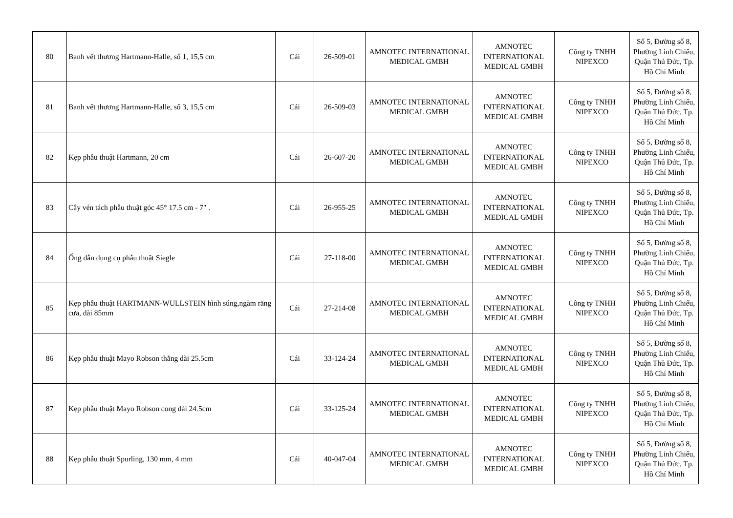| 80 | Banh vết thương Hartmann-Halle, số 1, 15,5 cm | Cái | 26-509-01 | AMNOTEC INTERNATIONAL MEDICAL GMBH | AMNOTEC INTERNATIONAL MEDICAL GMBH | Công ty TNHH NIPEXCO | Số 5, Đường số 8, Phường Linh Chiểu, Quận Thủ Đức, Tp. Hồ Chí Minh |
| 81 | Banh vết thương Hartmann-Halle, số 3, 15,5 cm | Cái | 26-509-03 | AMNOTEC INTERNATIONAL MEDICAL GMBH | AMNOTEC INTERNATIONAL MEDICAL GMBH | Công ty TNHH NIPEXCO | Số 5, Đường số 8, Phường Linh Chiểu, Quận Thủ Đức, Tp. Hồ Chí Minh |
| 82 | Kẹp phẫu thuật Hartmann, 20 cm | Cái | 26-607-20 | AMNOTEC INTERNATIONAL MEDICAL GMBH | AMNOTEC INTERNATIONAL MEDICAL GMBH | Công ty TNHH NIPEXCO | Số 5, Đường số 8, Phường Linh Chiểu, Quận Thủ Đức, Tp. Hồ Chí Minh |
| 83 | Cây vén tách phẫu thuật góc 45° 17.5 cm - 7" . | Cái | 26-955-25 | AMNOTEC INTERNATIONAL MEDICAL GMBH | AMNOTEC INTERNATIONAL MEDICAL GMBH | Công ty TNHH NIPEXCO | Số 5, Đường số 8, Phường Linh Chiểu, Quận Thủ Đức, Tp. Hồ Chí Minh |
| 84 | Ống dẫn dụng cụ phẫu thuật Siegle | Cái | 27-118-00 | AMNOTEC INTERNATIONAL MEDICAL GMBH | AMNOTEC INTERNATIONAL MEDICAL GMBH | Công ty TNHH NIPEXCO | Số 5, Đường số 8, Phường Linh Chiểu, Quận Thủ Đức, Tp. Hồ Chí Minh |
| 85 | Kẹp phẫu thuật HARTMANN-WULLSTEIN hình súng,ngàm răng cưa, dài 85mm | Cái | 27-214-08 | AMNOTEC INTERNATIONAL MEDICAL GMBH | AMNOTEC INTERNATIONAL MEDICAL GMBH | Công ty TNHH NIPEXCO | Số 5, Đường số 8, Phường Linh Chiểu, Quận Thủ Đức, Tp. Hồ Chí Minh |
| 86 | Kẹp phẫu thuật Mayo Robson thẳng dài 25.5cm | Cái | 33-124-24 | AMNOTEC INTERNATIONAL MEDICAL GMBH | AMNOTEC INTERNATIONAL MEDICAL GMBH | Công ty TNHH NIPEXCO | Số 5, Đường số 8, Phường Linh Chiểu, Quận Thủ Đức, Tp. Hồ Chí Minh |
| 87 | Kẹp phẫu thuật Mayo Robson cong dài 24.5cm | Cái | 33-125-24 | AMNOTEC INTERNATIONAL MEDICAL GMBH | AMNOTEC INTERNATIONAL MEDICAL GMBH | Công ty TNHH NIPEXCO | Số 5, Đường số 8, Phường Linh Chiểu, Quận Thủ Đức, Tp. Hồ Chí Minh |
| 88 | Kẹp phẫu thuật Spurling, 130 mm, 4 mm | Cái | 40-047-04 | AMNOTEC INTERNATIONAL MEDICAL GMBH | AMNOTEC INTERNATIONAL MEDICAL GMBH | Công ty TNHH NIPEXCO | Số 5, Đường số 8, Phường Linh Chiểu, Quận Thủ Đức, Tp. Hồ Chí Minh |